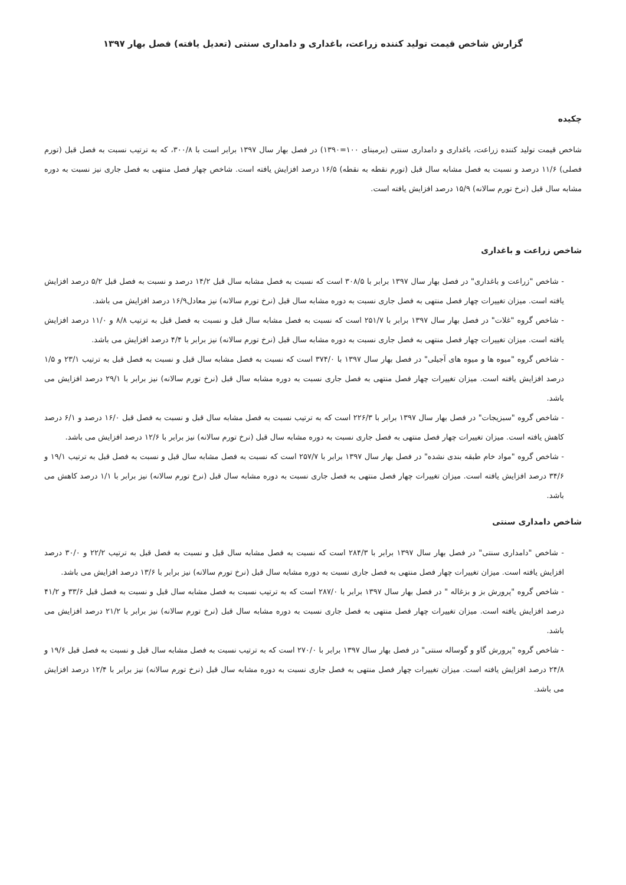گزارش شاخص قیمت تولید کننده زراعت، باغداری و دامداری سنتی (تعدیل یافته) فصل بهار ۱۳۹۷
چکیده
شاخص قیمت تولید کننده زراعت، باغداری و دامداری سنتی (برمبنای ۱۰۰=۱۳۹۰) در فصل بهار سال ۱۳۹۷ برابر است با ۳۰۰/۸، که به ترتیب نسبت به فصل قبل (تورم فصلی) ۱۱/۶ درصد و نسبت به فصل مشابه سال قبل (تورم نقطه به نقطه) ۱۶/۵ درصد افزایش یافته است. شاخص چهار فصل منتهی به فصل جاری نیز نسبت به دوره مشابه سال قبل (نرخ تورم سالانه) ۱۵/۹ درصد افزایش یافته است.
شاخص زراعت و باغداری
- شاخص "زراعت و باغداری" در فصل بهار سال ۱۳۹۷ برابر با ۳۰۸/۵ است که نسبت به فصل مشابه سال قبل ۱۴/۲ درصد و نسبت به فصل قبل ۵/۲ درصد افزایش یافته است. میزان تغییرات چهار فصل منتهی به فصل جاری نسبت به دوره مشابه سال قبل (نرخ تورم سالانه) نیز معادل۱۶/۹ درصد افزایش می باشد.
- شاخص گروه "غلات" در فصل بهار سال ۱۳۹۷ برابر با ۲۵۱/۷ است که نسبت به فصل مشابه سال قبل و نسبت به فصل قبل به ترتیب ۸/۸ و ۱۱/۰ درصد افزایش یافته است. میزان تغییرات چهار فصل منتهی به فصل جاری نسبت به دوره مشابه سال قبل (نرخ تورم سالانه) نیز برابر با ۴/۴ درصد افزایش می باشد.
- شاخص گروه "میوه ها و میوه های آجیلی" در فصل بهار سال ۱۳۹۷ با ۳۷۴/۰ است که نسبت به فصل مشابه سال قبل و نسبت به فصل قبل به ترتیب ۲۳/۱ و ۱/۵ درصد افزایش یافته است. میزان تغییرات چهار فصل منتهی به فصل جاری نسبت به دوره مشابه سال قبل (نرخ تورم سالانه) نیز برابر با ۲۹/۱ درصد افزایش می باشد.
- شاخص گروه "سبزیجات" در فصل بهار سال ۱۳۹۷ برابر با ۲۲۶/۳ است که به ترتیب نسبت به فصل مشابه سال قبل و نسبت به فصل قبل ۱۶/۰ درصد و ۶/۱ درصد کاهش یافته است. میزان تغییرات چهار فصل منتهی به فصل جاری نسبت به دوره مشابه سال قبل (نرخ تورم سالانه) نیز برابر با ۱۲/۶ درصد افزایش می باشد.
- شاخص گروه "مواد خام طبقه بندی نشده" در فصل بهار سال ۱۳۹۷ برابر با ۲۵۷/۷ است که نسبت به فصل مشابه سال قبل و نسبت به فصل قبل به ترتیب ۱۹/۱ و ۳۴/۶ درصد افزایش یافته است. میزان تغییرات چهار فصل منتهی به فصل جاری نسبت به دوره مشابه سال قبل (نرخ تورم سالانه) نیز برابر با ۱/۱ درصد کاهش می باشد.
شاخص دامداری سنتی
- شاخص "دامداری سنتی" در فصل بهار سال ۱۳۹۷ برابر با ۲۸۴/۳ است که نسبت به فصل مشابه سال قبل و نسبت به فصل قبل به ترتیب ۲۲/۲ و ۳۰/۰ درصد افزایش یافته است. میزان تغییرات چهار فصل منتهی به فصل جاری نسبت به دوره مشابه سال قبل (نرخ تورم سالانه) نیز برابر با ۱۳/۶ درصد افزایش می باشد.
- شاخص گروه "پرورش بز و بزغاله " در فصل بهار سال ۱۳۹۷ برابر با ۲۸۷/۰ است که به ترتیب نسبت به فصل مشابه سال قبل و نسبت به فصل قبل ۳۳/۶ و ۴۱/۲ درصد افزایش یافته است. میزان تغییرات چهار فصل منتهی به فصل جاری نسبت به دوره مشابه سال قبل (نرخ تورم سالانه) نیز برابر با ۲۱/۲ درصد افزایش می باشد.
- شاخص گروه "پرورش گاو و گوساله سنتی" در فصل بهار سال ۱۳۹۷ برابر با ۲۷۰/۰ است که به ترتیب نسبت به فصل مشابه سال قبل و نسبت به فصل قبل ۱۹/۶ و ۲۴/۸ درصد افزایش یافته است. میزان تغییرات چهار فصل منتهی به فصل جاری نسبت به دوره مشابه سال قبل (نرخ تورم سالانه) نیز برابر با ۱۲/۴ درصد افزایش می باشد.